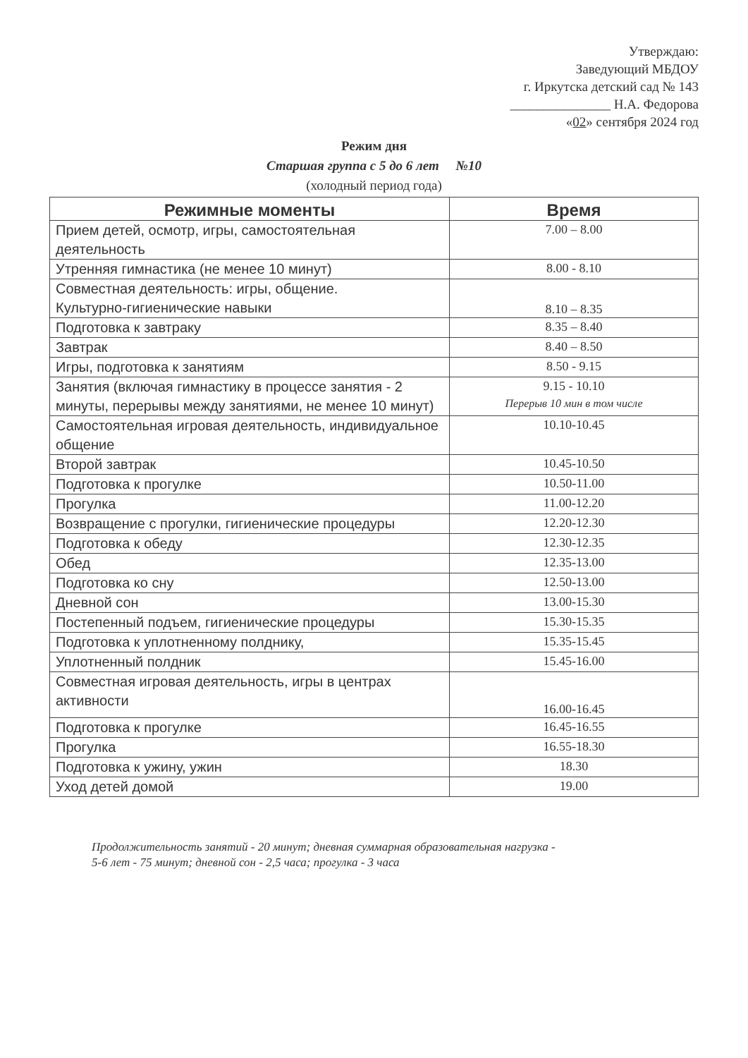Утверждаю:
Заведующий МБДОУ
г. Иркутска детский сад № 143
_______________ Н.А. Федорова
«02» сентября 2024 год
Режим дня
Старшая группа с 5 до 6 лет №10
(холодный период года)
| Режимные моменты | Время |
| --- | --- |
| Прием детей, осмотр, игры, самостоятельная деятельность | 7.00 – 8.00 |
| Утренняя гимнастика (не менее 10 минут) | 8.00 - 8.10 |
| Совместная деятельность: игры, общение. Культурно-гигиенические навыки | 8.10 – 8.35 |
| Подготовка к завтраку | 8.35 – 8.40 |
| Завтрак | 8.40 – 8.50 |
| Игры, подготовка к занятиям | 8.50 - 9.15 |
| Занятия (включая гимнастику в процессе занятия - 2 минуты, перерывы между занятиями, не менее 10 минут) | 9.15 - 10.10 Перерыв 10 мин в том числе |
| Самостоятельная игровая деятельность, индивидуальное общение | 10.10-10.45 |
| Второй завтрак | 10.45-10.50 |
| Подготовка к прогулке | 10.50-11.00 |
| Прогулка | 11.00-12.20 |
| Возвращение с прогулки, гигиенические процедуры | 12.20-12.30 |
| Подготовка к обеду | 12.30-12.35 |
| Обед | 12.35-13.00 |
| Подготовка ко сну | 12.50-13.00 |
| Дневной сон | 13.00-15.30 |
| Постепенный подъем, гигиенические процедуры | 15.30-15.35 |
| Подготовка к уплотненному полднику, | 15.35-15.45 |
| Уплотненный полдник | 15.45-16.00 |
| Совместная игровая деятельность, игры в центрах активности | 16.00-16.45 |
| Подготовка к прогулке | 16.45-16.55 |
| Прогулка | 16.55-18.30 |
| Подготовка к ужину, ужин | 18.30 |
| Уход детей домой | 19.00 |
Продолжительность занятий - 20 минут; дневная суммарная образовательная нагрузка -
5-6 лет - 75 минут; дневной сон - 2,5 часа; прогулка - 3 часа